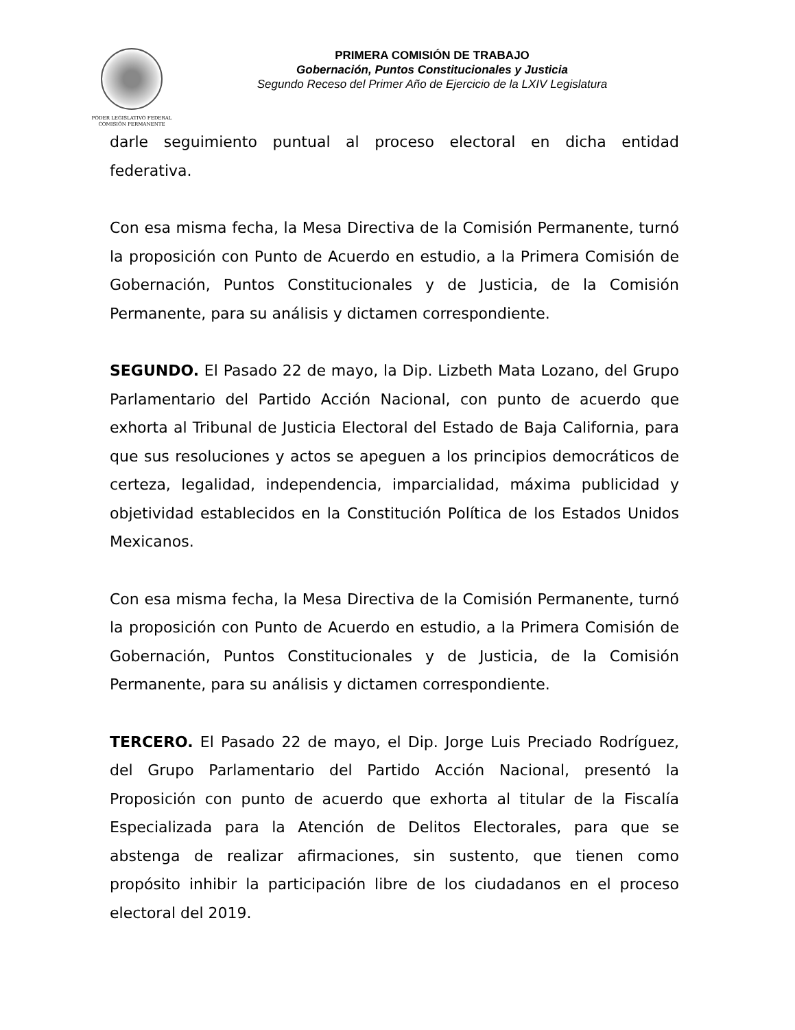PODER LEGISLATIVO FEDERAL
COMISIÓN PERMANENTE
PRIMERA COMISIÓN DE TRABAJO
Gobernación, Puntos Constitucionales y Justicia
Segundo Receso del Primer Año de Ejercicio de la LXIV Legislatura
darle seguimiento puntual al proceso electoral en dicha entidad federativa.
Con esa misma fecha, la Mesa Directiva de la Comisión Permanente, turnó la proposición con Punto de Acuerdo en estudio, a la Primera Comisión de Gobernación, Puntos Constitucionales y de Justicia, de la Comisión Permanente, para su análisis y dictamen correspondiente.
SEGUNDO. El Pasado 22 de mayo, la Dip. Lizbeth Mata Lozano, del Grupo Parlamentario del Partido Acción Nacional, con punto de acuerdo que exhorta al Tribunal de Justicia Electoral del Estado de Baja California, para que sus resoluciones y actos se apeguen a los principios democráticos de certeza, legalidad, independencia, imparcialidad, máxima publicidad y objetividad establecidos en la Constitución Política de los Estados Unidos Mexicanos.
Con esa misma fecha, la Mesa Directiva de la Comisión Permanente, turnó la proposición con Punto de Acuerdo en estudio, a la Primera Comisión de Gobernación, Puntos Constitucionales y de Justicia, de la Comisión Permanente, para su análisis y dictamen correspondiente.
TERCERO. El Pasado 22 de mayo, el Dip. Jorge Luis Preciado Rodríguez, del Grupo Parlamentario del Partido Acción Nacional, presentó la Proposición con punto de acuerdo que exhorta al titular de la Fiscalía Especializada para la Atención de Delitos Electorales, para que se abstenga de realizar afirmaciones, sin sustento, que tienen como propósito inhibir la participación libre de los ciudadanos en el proceso electoral del 2019.